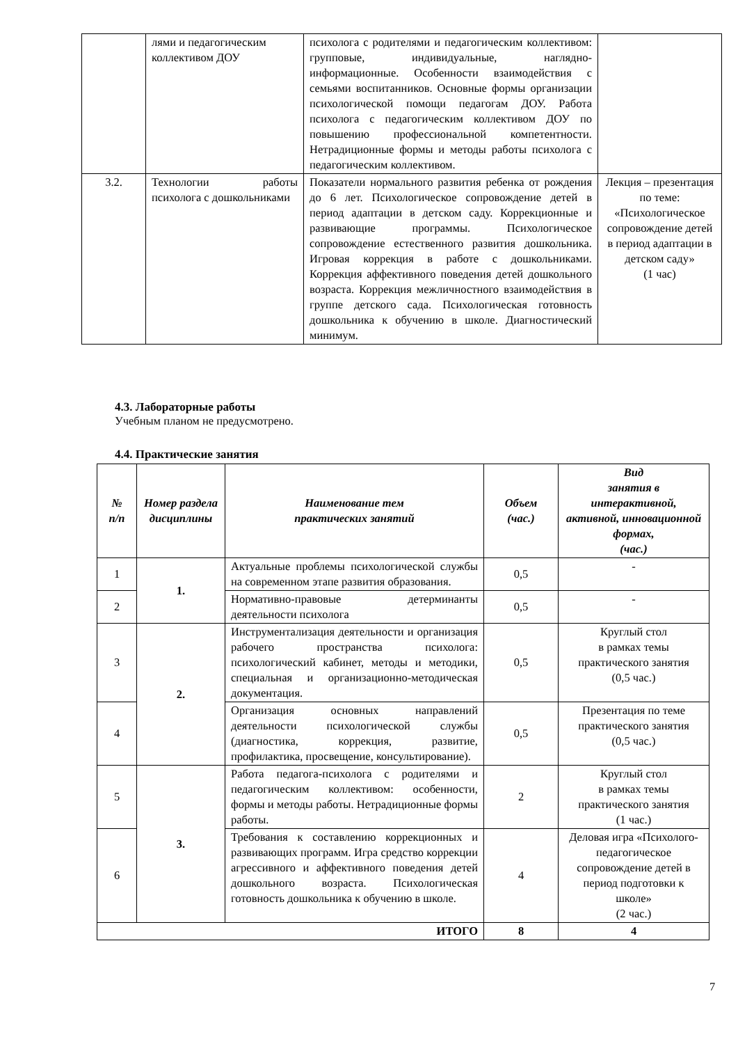| | лями и педагогическим коллективом ДОУ | психолога с родителями и педагогическим коллективом: групповые, индивидуальные, наглядно-информационные. Особенности взаимодействия с семьями воспитанников. Основные формы организации психологической помощи педагогам ДОУ. Работа психолога с педагогическим коллективом ДОУ по повышению профессиональной компетентности. Нетрадиционные формы и методы работы психолога с педагогическим коллективом. | |
| 3.2. | Технологии работы психолога с дошкольниками | Показатели нормального развития ребенка от рождения до 6 лет. Психологическое сопровождение детей в период адаптации в детском саду. Коррекционные и развивающие программы. Психологическое сопровождение естественного развития дошкольника. Игровая коррекция в работе с дошкольниками. Коррекция аффективного поведения детей дошкольного возраста. Коррекция межличностного взаимодействия в группе детского сада. Психологическая готовность дошкольника к обучению в школе. Диагностический минимум. | Лекция – презентация по теме: «Психологическое сопровождение детей в период адаптации в детском саду» (1 час) |
4.3. Лабораторные работы
Учебным планом не предусмотрено.
4.4. Практические занятия
| № п/п | Номер раздела дисциплины | Наименование тем практических занятий | Объем (час.) | Вид занятия в интерактивной, активной, инновационной формах, (час.) |
| --- | --- | --- | --- | --- |
| 1 | 1. | Актуальные проблемы психологической службы на современном этапе развития образования. | 0,5 | - |
| 2 | | Нормативно-правовые детерминанты деятельности психолога | 0,5 | - |
| 3 | 2. | Инструментализация деятельности и организация рабочего пространства психолога: психологический кабинет, методы и методики, специальная и организационно-методическая документация. | 0,5 | Круглый стол в рамках темы практического занятия (0,5 час.) |
| 4 | | Организация основных направлений деятельности психологической службы (диагностика, коррекция, развитие, профилактика, просвещение, консультирование). | 0,5 | Презентация по теме практического занятия (0,5 час.) |
| 5 | 3. | Работа педагога-психолога с родителями и педагогическим коллективом: особенности, формы и методы работы. Нетрадиционные формы работы. | 2 | Круглый стол в рамках темы практического занятия (1 час.) |
| 6 | | Требования к составлению коррекционных и развивающих программ. Игра средство коррекции агрессивного и аффективного поведения детей дошкольного возраста. Психологическая готовность дошкольника к обучению в школе. | 4 | Деловая игра «Психолого-педагогическое сопровождение детей в период подготовки к школе» (2 час.) |
| ИТОГО | | | 8 | 4 |
7